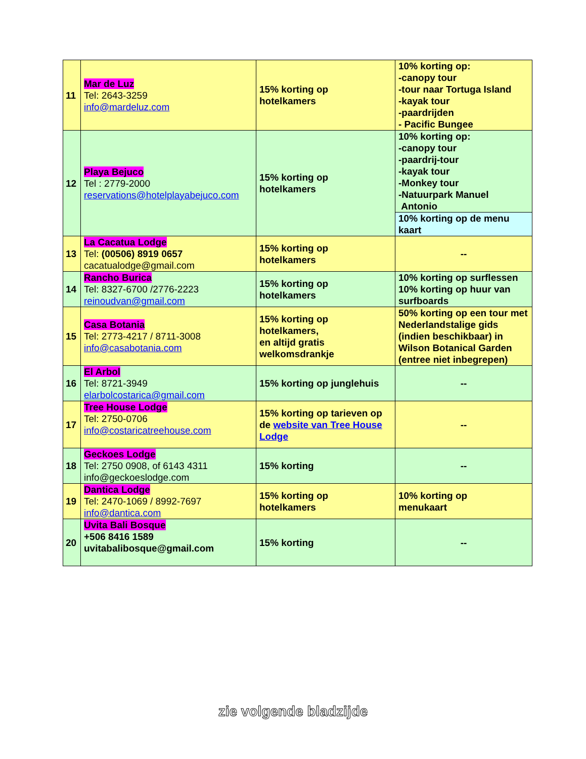| 11 | Mar de Luz Tel: 2643-3259 info@mardeluz.com | 15% korting op hotelkamers | 10% korting op: -canopy tour -tour naar Tortuga Island -kayak tour -paardrijden - Pacific Bungee |
| 12 | Playa Bejuco Tel : 2779-2000 reservations@hotelplayabejuco.com | 15% korting op hotelkamers | 10% korting op: -canopy tour -paardrij-tour -kayak tour -Monkey tour -Natuurpark Manuel Antonio |
| | | | 10% korting op de menu kaart |
| 13 | La Cacatua Lodge Tel: (00506) 8919 0657 cacatualodge@gmail.com | 15% korting op hotelkamers | -- |
| 14 | Rancho Burica Tel: 8327-6700 /2776-2223 reinoudvan@gmail.com | 15% korting op hotelkamers | 10% korting op surflessen 10% korting op huur van surfboards |
| 15 | Casa Botania Tel: 2773-4217 / 8711-3008 info@casabotania.com | 15% korting op hotelkamers, en altijd gratis welkomsdrankje | 50% korting op een tour met Nederlandstalige gids (indien beschikbaar) in Wilson Botanical Garden (entree niet inbegrepen) |
| 16 | El Arbol Tel: 8721-3949 elarbolcostarica@gmail.com | 15% korting op junglehuis | -- |
| 17 | Tree House Lodge Tel: 2750-0706 info@costaricatreehouse.com | 15% korting op tarieven op de website van Tree House Lodge | -- |
| 18 | Geckoes Lodge Tel: 2750 0908, of 6143 4311 info@geckoeslodge.com | 15% korting | -- |
| 19 | Dantica Lodge Tel: 2470-1069 / 8992-7697 info@dantica.com | 15% korting op hotelkamers | 10% korting op menukaart |
| 20 | Uvita Bali Bosque +506 8416 1589 uvitabalibosque@gmail.com | 15% korting | -- |
zie volgende bladzijde